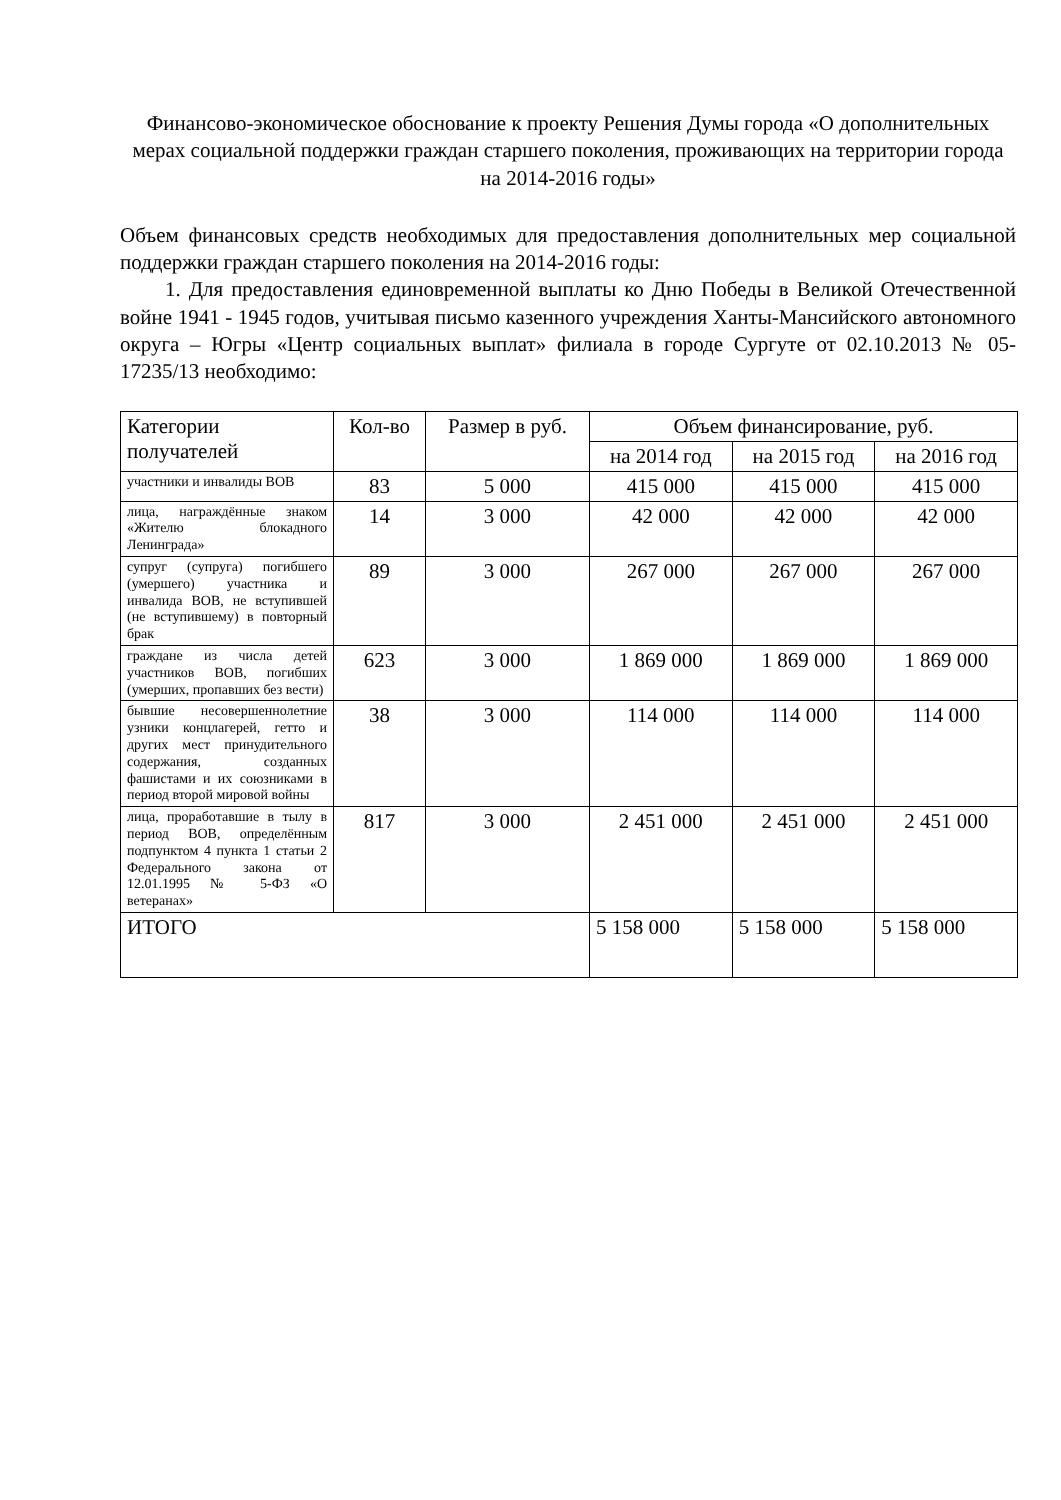Финансово-экономическое обоснование к проекту Решения Думы города «О дополнительных мерах социальной поддержки граждан старшего поколения, проживающих на территории города на 2014-2016 годы»
Объем финансовых средств необходимых для предоставления дополнительных мер социальной поддержки граждан старшего поколения на 2014-2016 годы:
1. Для предоставления единовременной выплаты ко Дню Победы в Великой Отечественной войне 1941 - 1945 годов, учитывая письмо казенного учреждения Ханты-Мансийского автономного округа – Югры «Центр социальных выплат» филиала в городе Сургуте от 02.10.2013 № 05-17235/13 необходимо:
| Категории получателей | Кол-во | Размер в руб. | Объем финансирование, руб. | | |
| --- | --- | --- | --- | --- | --- |
| | | | на 2014 год | на 2015 год | на 2016 год |
| участники и инвалиды ВОВ | 83 | 5 000 | 415 000 | 415 000 | 415 000 |
| лица, награждённые знаком «Жителю блокадного Ленинграда» | 14 | 3 000 | 42 000 | 42 000 | 42 000 |
| супруг (супруга) погибшего (умершего) участника и инвалида ВОВ, не вступившей (не вступившему) в повторный брак | 89 | 3 000 | 267 000 | 267 000 | 267 000 |
| граждане из числа детей участников ВОВ, погибших (умерших, пропавших без вести) | 623 | 3 000 | 1 869 000 | 1 869 000 | 1 869 000 |
| бывшие несовершеннолетние узники концлагерей, гетто и других мест принудительного содержания, созданных фашистами и их союзниками в период второй мировой войны | 38 | 3 000 | 114 000 | 114 000 | 114 000 |
| лица, проработавшие в тылу в период ВОВ, определённым подпунктом 4 пункта 1 статьи 2 Федерального закона от 12.01.1995 № 5-ФЗ «О ветеранах» | 817 | 3 000 | 2 451 000 | 2 451 000 | 2 451 000 |
| ИТОГО | | | 5 158 000 | 5 158 000 | 5 158 000 |